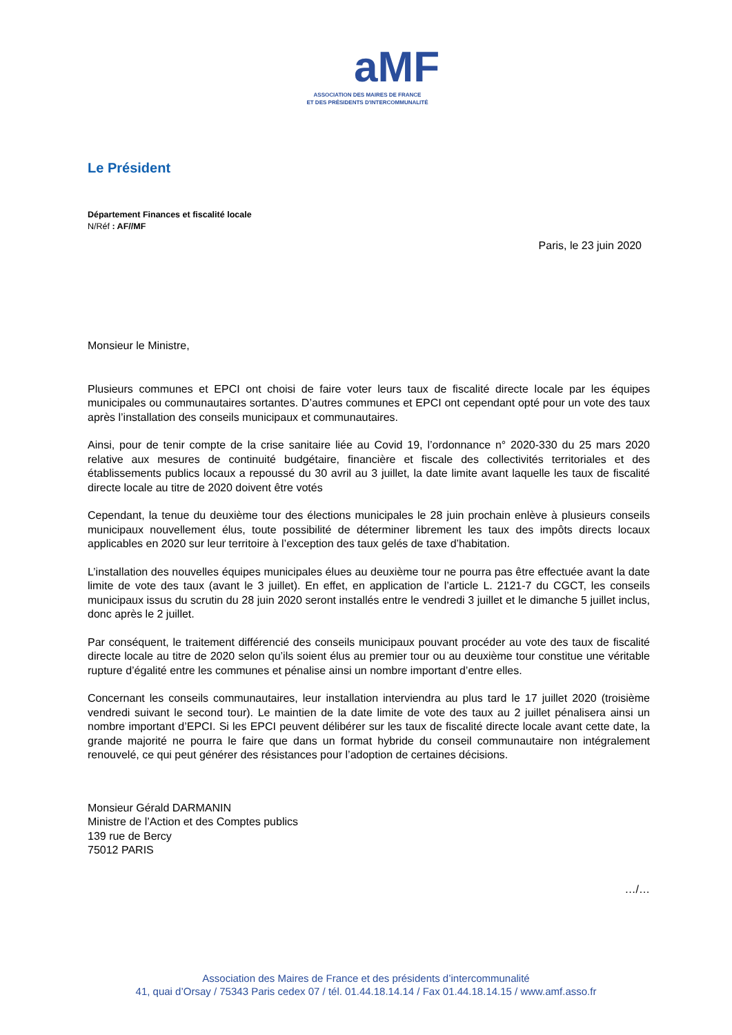aMF
ASSOCIATION DES MAIRES DE FRANCE
ET DES PRÉSIDENTS D'INTERCOMMUNALITÉ
Le Président
Département Finances et fiscalité locale
N/Réf : AF//MF
Paris, le 23 juin 2020
Monsieur le Ministre,
Plusieurs communes et EPCI ont choisi de faire voter leurs taux de fiscalité directe locale par les équipes municipales ou communautaires sortantes. D’autres communes et EPCI ont cependant opté pour un vote des taux après l’installation des conseils municipaux et communautaires.
Ainsi, pour de tenir compte de la crise sanitaire liée au Covid 19, l’ordonnance n° 2020-330 du 25 mars 2020 relative aux mesures de continuité budgétaire, financière et fiscale des collectivités territoriales et des établissements publics locaux a repoussé du 30 avril au 3 juillet, la date limite avant laquelle les taux de fiscalité directe locale au titre de 2020 doivent être votés
Cependant, la tenue du deuxième tour des élections municipales le 28 juin prochain enlève à plusieurs conseils municipaux nouvellement élus, toute possibilité de déterminer librement les taux des impôts directs locaux applicables en 2020 sur leur territoire à l’exception des taux gelés de taxe d’habitation.
L’installation des nouvelles équipes municipales élues au deuxième tour ne pourra pas être effectuée avant la date limite de vote des taux (avant le 3 juillet). En effet, en application de l’article L. 2121-7 du CGCT, les conseils municipaux issus du scrutin du 28 juin 2020 seront installés entre le vendredi 3 juillet et le dimanche 5 juillet inclus, donc après le 2 juillet.
Par conséquent, le traitement différencié des conseils municipaux pouvant procéder au vote des taux de fiscalité directe locale au titre de 2020 selon qu’ils soient élus au premier tour ou au deuxième tour constitue une véritable rupture d’égalité entre les communes et pénalise ainsi un nombre important d’entre elles.
Concernant les conseils communautaires, leur installation interviendra au plus tard le 17 juillet 2020 (troisième vendredi suivant le second tour). Le maintien de la date limite de vote des taux au 2 juillet pénalisera ainsi un nombre important d’EPCI. Si les EPCI peuvent délibérer sur les taux de fiscalité directe locale avant cette date, la grande majorité ne pourra le faire que dans un format hybride du conseil communautaire non intégralement renouvelé, ce qui peut générer des résistances pour l’adoption de certaines décisions.
Monsieur Gérald DARMANIN
Ministre de l’Action et des Comptes publics
139 rue de Bercy
75012 PARIS
…/…
Association des Maires de France et des présidents d’intercommunalité
41, quai d’Orsay / 75343 Paris cedex 07 / tél. 01.44.18.14.14 / Fax 01.44.18.14.15 / www.amf.asso.fr